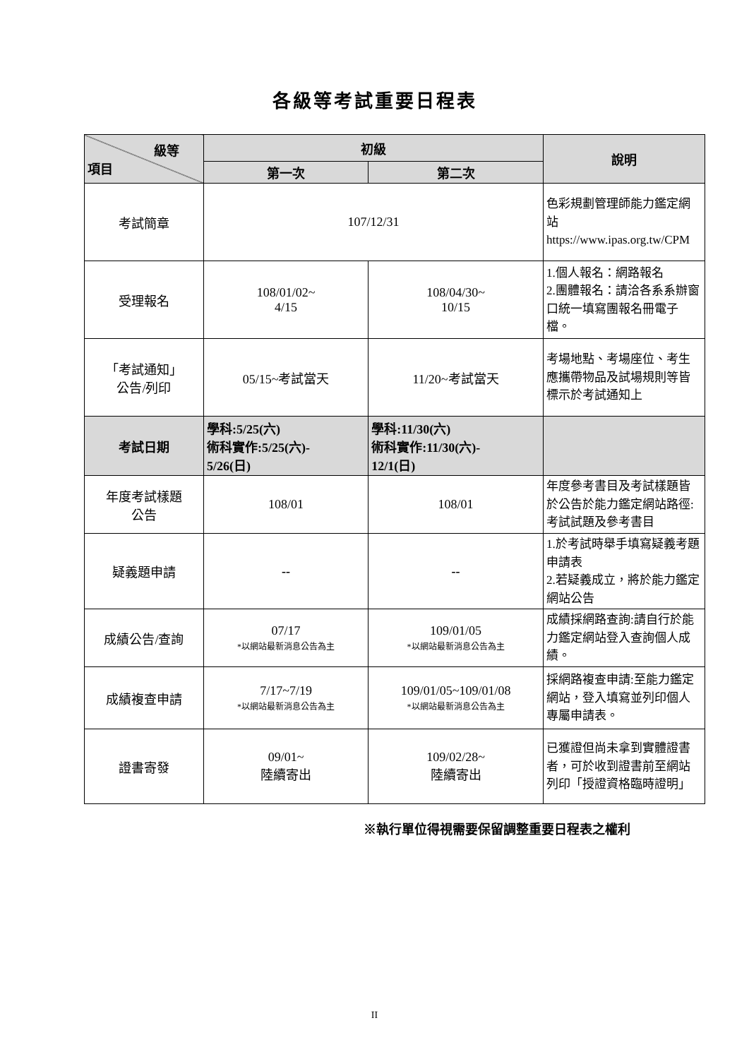各級等考試重要日程表
| 級等 項目 | 初級 | | 說明 |
| --- | --- | --- | --- |
| | 第一次 | 第二次 | |
| 考試簡章 | 107/12/31 | | 色彩規劃管理師能力鑑定網站 https://www.ipas.org.tw/CPM |
| 受理報名 | 108/01/02~ 4/15 | 108/04/30~ 10/15 | 1.個人報名：網路報名 2.團體報名：請洽各系系辦窗口統一填寫團報名冊電子檔。 |
| 「考試通知」 公告/列印 | 05/15~考試當天 | 11/20~考試當天 | 考場地點、考場座位、考生應攜帶物品及試場規則等皆標示於考試通知上 |
| 考試日期 | 學科:5/25(六) 術科實作:5/25(六)- 5/26(日) | 學科:11/30(六) 術科實作:11/30(六)- 12/1(日) | |
| 年度考試樣題 公告 | 108/01 | 108/01 | 年度參考書目及考試樣題皆於公告於能力鑑定網站路徑:考試試題及參考書目 |
| 疑義題申請 | -- | -- | 1.於考試時舉手填寫疑義考題申請表 2.若疑義成立，將於能力鑑定網站公告 |
| 成績公告/查詢 | 07/17 *以網站最新消息公告為主 | 109/01/05 *以網站最新消息公告為主 | 成績採網路查詢:請自行於能力鑑定網站登入查詢個人成績。 |
| 成績複查申請 | 7/17~7/19 *以網站最新消息公告為主 | 109/01/05~109/01/08 *以網站最新消息公告為主 | 採網路複查申請:至能力鑑定網站，登入填寫並列印個人專屬申請表。 |
| 證書寄發 | 09/01~ 陸續寄出 | 109/02/28~ 陸續寄出 | 已獲證但尚未拿到實體證書者，可於收到證書前至網站列印「授證資格臨時證明」 |
※執行單位得視需要保留調整重要日程表之權利
II